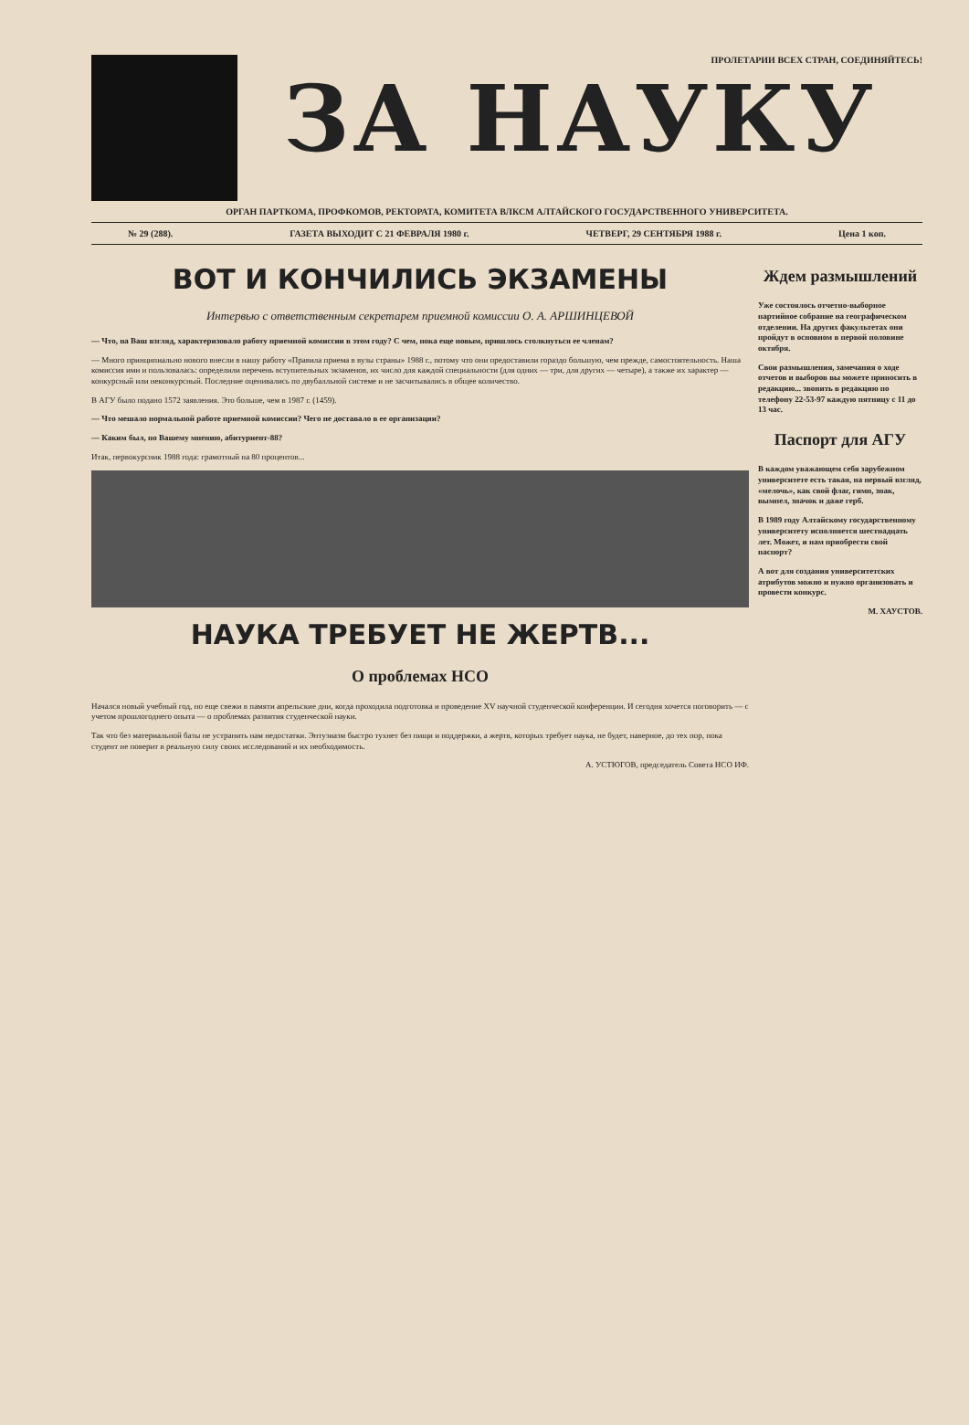ПРОЛЕТАРИИ ВСЕХ СТРАН, СОЕДИНЯЙТЕСЬ!
ЗА НАУКУ
ОРГАН ПАРТКОМА, ПРОФКОМОВ, РЕКТОРАТА, КОМИТЕТА ВЛКСМ АЛТАЙСКОГО ГОСУДАРСТВЕННОГО УНИВЕРСИТЕТА.
№ 29 (288). ГАЗЕТА ВЫХОДИТ С 21 ФЕВРАЛЯ 1980 г. ЧЕТВЕРГ, 29 СЕНТЯБРЯ 1988 г. Цена 1 коп.
ВОТ И КОНЧИЛИСЬ ЭКЗАМЕНЫ
Интервью с ответственным секретарем приемной комиссии О. А. АРШИНЦЕВОЙ
— Что, на Ваш взгляд, характеризовало работу приемной комиссии в этом году? С чем, пока еще новым, пришлось столкнуться ее членам?
— Много принципиально нового внесли в нашу работу «Правила приема в вузы страны» 1988 г., потому что они предоставили гораздо большую, чем прежде, самостоятельность. Наша комиссия ими и пользовалась: определили перечень вступительных экзаменов, их число для каждой специальности (для одних — три, для других — четыре), а также их характер — конкурсный или неконкурсный. Последние оценивались по двубалльной системе и не засчитывались в общее количество.
В АГУ было подано 1572 заявления. Это больше, чем в 1987 г. (1459).
— Что мешало нормальной работе приемной комиссии? Чего не доставало в ее организации?
— Каким был, по Вашему мнению, абитуриент-88?
Итак, первокурсник 1988 года: грамотный на 80 процентов...
НАУКА ТРЕБУЕТ НЕ ЖЕРТВ...
О проблемах НСО
Начался новый учебный год, но еще свежи в памяти апрельские дни, когда проходила подготовка и проведение XV научной студенческой конференции. И сегодня хочется поговорить — с учетом прошлогоднего опыта — о проблемах развития студенческой науки.
Так что без материальной базы не устранить нам недостатки. Энтузиазм быстро тухнет без пищи и поддержки, а жертв, которых требует наука, не будет, наверное, до тех пор, пока студент не поверит в реальную силу своих исследований и их необходимость.
А. УСТЮГОВ, председатель Совета НСО ИФ.
Ждем размышлений
Уже состоялось отчетно-выборное партийное собрание на географическом отделении. На других факультетах они пройдут в основном в первой половине октября.
Свои размышления, замечания о ходе отчетов и выборов вы можете приносить в редакцию... звонить в редакцию по телефону 22-53-97 каждую пятницу с 11 до 13 час.
Паспорт для АГУ
В каждом уважающем себя зарубежном университете есть такая, на первый взгляд, «мелочь», как свой флаг, гимн, знак, вымпел, значок и даже герб.
В 1989 году Алтайскому государственному университету исполняется шестнадцать лет. Может, и нам приобрести свой паспорт?
А вот для создания университетских атрибутов можно и нужно организовать и провести конкурс.
М. ХАУСТОВ.